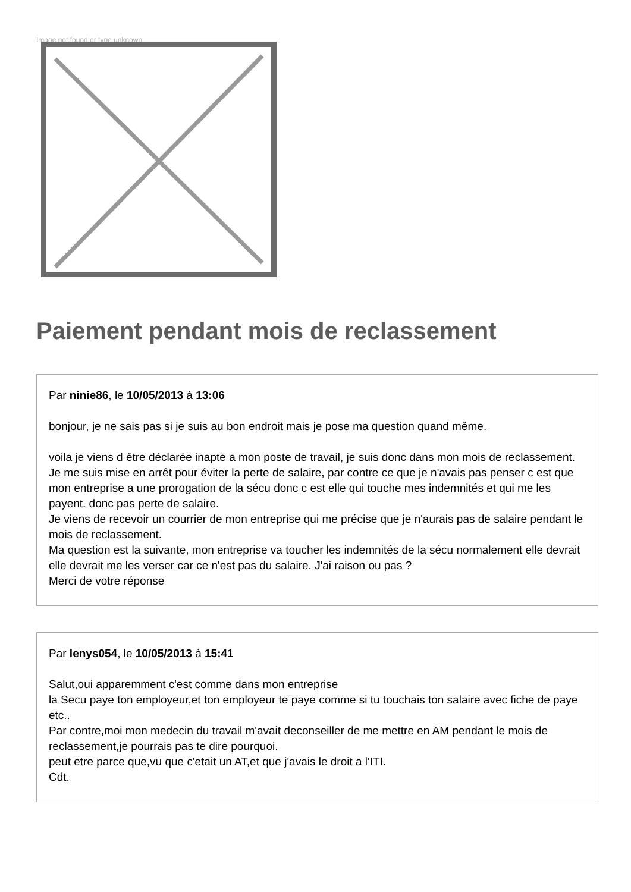Image not found or type unknown
Paiement pendant mois de reclassement
Par ninie86, le 10/05/2013 à 13:06
bonjour, je ne sais pas si je suis au bon endroit mais je pose ma question quand même.
voila je viens d être déclarée inapte a mon poste de travail, je suis donc dans mon mois de reclassement. Je me suis mise en arrêt pour éviter la perte de salaire, par contre ce que je n'avais pas penser c est que mon entreprise a une prorogation de la sécu donc c est elle qui touche mes indemnités et qui me les payent. donc pas perte de salaire.
Je viens de recevoir un courrier de mon entreprise qui me précise que je n'aurais pas de salaire pendant le mois de reclassement.
Ma question est la suivante, mon entreprise va toucher les indemnités de la sécu normalement elle devrait elle devrait me les verser car ce n'est pas du salaire. J'ai raison ou pas ?
Merci de votre réponse
Par lenys054, le 10/05/2013 à 15:41
Salut,oui apparemment c'est comme dans mon entreprise
la Secu paye ton employeur,et ton employeur te paye comme si tu touchais ton salaire avec fiche de paye etc..
Par contre,moi mon medecin du travail m'avait deconseiller de me mettre en AM pendant le mois de reclassement,je pourrais pas te dire pourquoi.
peut etre parce que,vu que c'etait un AT,et que j'avais le droit a l'ITI.
Cdt.